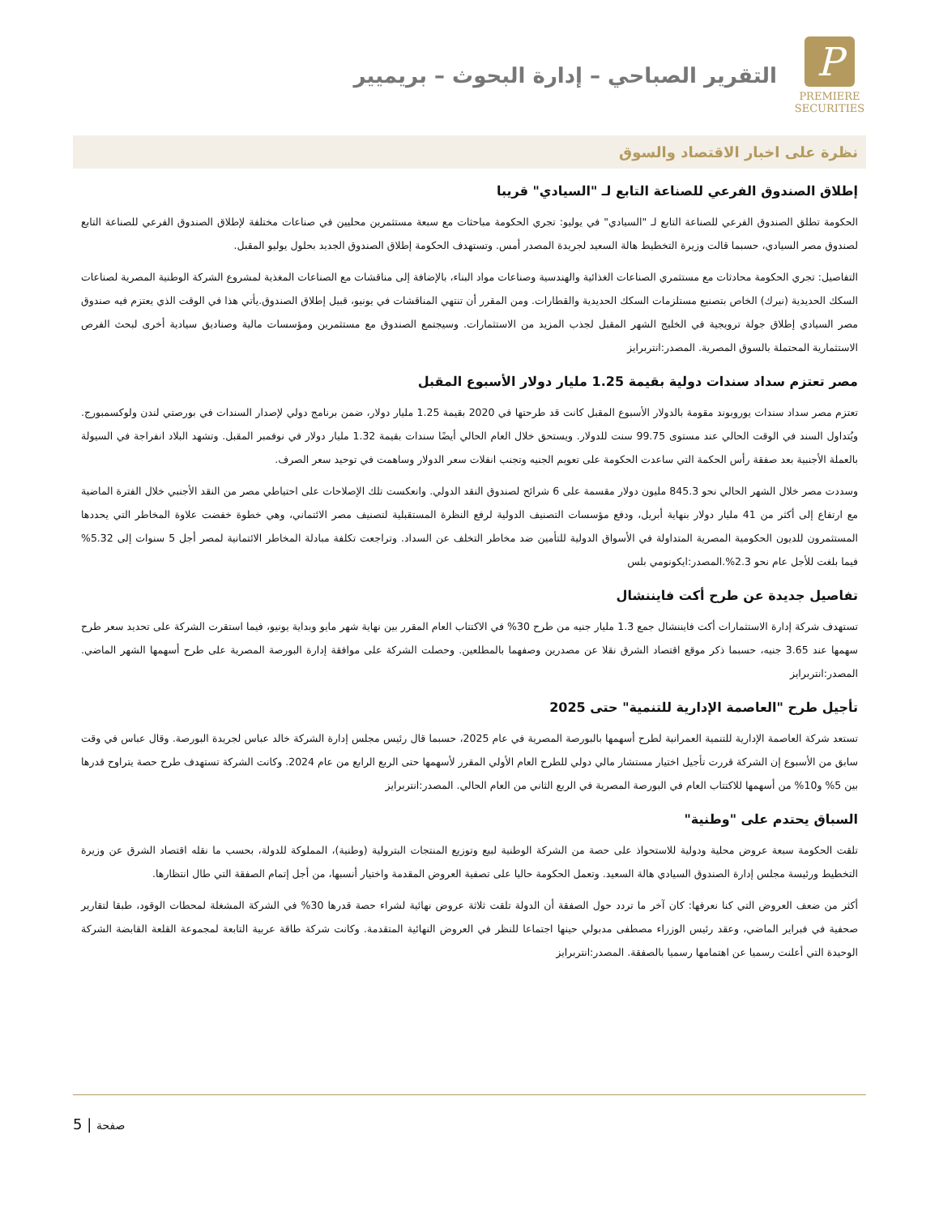P
PREMIERE
SECURITIES
التقرير الصباحي – إدارة البحوث – بريميير
نظرة على اخبار الاقتصاد والسوق
إطلاق الصندوق الفرعي للصناعة التابع لـ "السيادي" قريبا
الحكومة تطلق الصندوق الفرعي للصناعة التابع لـ "السيادي" في يوليو: تجري الحكومة مباحثات مع سبعة مستثمرين محليين في صناعات مختلفة لإطلاق الصندوق الفرعي للصناعة التابع لصندوق مصر السيادي، حسبما قالت وزيرة التخطيط هالة السعيد لجريدة المصدر أمس. وتستهدف الحكومة إطلاق الصندوق الجديد بحلول يوليو المقبل.
التفاصيل: تجري الحكومة محادثات مع مستثمري الصناعات الغذائية والهندسية وصناعات مواد البناء، بالإضافة إلى مناقشات مع الصناعات المغذية لمشروع الشركة الوطنية المصرية لصناعات السكك الحديدية (نيرك) الخاص بتصنيع مستلزمات السكك الحديدية والقطارات. ومن المقرر أن تنتهي المناقشات في يونيو، قبيل إطلاق الصندوق.يأتي هذا في الوقت الذي يعتزم فيه صندوق مصر السيادي إطلاق جولة ترويجية في الخليج الشهر المقبل لجذب المزيد من الاستثمارات. وسيجتمع الصندوق مع مستثمرين ومؤسسات مالية وصناديق سيادية أخرى لبحث الفرص الاستثمارية المحتملة بالسوق المصرية. المصدر:انتربرايز
مصر تعتزم سداد سندات دولية بقيمة 1.25 مليار دولار الأسبوع المقبل
تعتزم مصر سداد سندات يوروبوند مقومة بالدولار الأسبوع المقبل كانت قد طرحتها في 2020 بقيمة 1.25 مليار دولار، ضمن برنامج دولي لإصدار السندات في بورصتي لندن ولوكسمبورج. ويُتداول السند في الوقت الحالي عند مستوى 99.75 سنت للدولار. ويستحق خلال العام الحالي أيضًا سندات بقيمة 1.32 مليار دولار في نوفمبر المقبل. وتشهد البلاد انفراجة في السيولة بالعملة الأجنبية بعد صفقة رأس الحكمة التي ساعدت الحكومة على تعويم الجنيه وتجنب انفلات سعر الدولار وساهمت في توحيد سعر الصرف.
وسددت مصر خلال الشهر الحالي نحو 845.3 مليون دولار مقسمة على 6 شرائح لصندوق النقد الدولي. وانعكست تلك الإصلاحات على احتياطي مصر من النقد الأجنبي خلال الفترة الماضية مع ارتفاع إلى أكثر من 41 مليار دولار بنهاية أبريل، ودفع مؤسسات التصنيف الدولية لرفع النظرة المستقبلية لتصنيف مصر الائتماني، وهي خطوة خفضت علاوة المخاطر التي يحددها المستثمرون للديون الحكومية المصرية المتداولة في الأسواق الدولية للتأمين ضد مخاطر التخلف عن السداد. وتراجعت تكلفة مبادلة المخاطر الائتمانية لمصر أجل 5 سنوات إلى 5.32% فيما بلغت للأجل عام نحو 2.3%.المصدر:ايكونومي بلس
تفاصيل جديدة عن طرح أكت فايننشال
تستهدف شركة إدارة الاستثمارات أكت فايننشال جمع 1.3 مليار جنيه من طرح 30% في الاكتتاب العام المقرر بين نهاية شهر مايو وبداية يونيو، فيما استقرت الشركة على تحديد سعر طرح سهمها عند 3.65 جنيه، حسبما ذكر موقع اقتصاد الشرق نقلا عن مصدرين وصفهما بالمطلعين. وحصلت الشركة على موافقة إدارة البورصة المصرية على طرح أسهمها الشهر الماضي. المصدر:انتربرايز
تأجيل طرح "العاصمة الإدارية للتنمية" حتى 2025
تستعد شركة العاصمة الإدارية للتنمية العمرانية لطرح أسهمها بالبورصة المصرية في عام 2025، حسبما قال رئيس مجلس إدارة الشركة خالد عباس لجريدة البورصة. وقال عباس في وقت سابق من الأسبوع إن الشركة قررت تأجيل اختيار مستشار مالي دولي للطرح العام الأولي المقرر لأسهمها حتى الربع الرابع من عام 2024. وكانت الشركة تستهدف طرح حصة يتراوح قدرها بين 5% و10% من أسهمها للاكتتاب العام في البورصة المصرية في الربع الثاني من العام الحالي. المصدر:انتربرايز
السباق يحتدم على "وطنية"
تلقت الحكومة سبعة عروض محلية ودولية للاستحواذ على حصة من الشركة الوطنية لبيع وتوزيع المنتجات البترولية (وطنية)، المملوكة للدولة، بحسب ما نقله اقتصاد الشرق عن وزيرة التخطيط ورئيسة مجلس إدارة الصندوق السيادي هالة السعيد. وتعمل الحكومة حاليا على تصفية العروض المقدمة واختيار أنسبها، من أجل إتمام الصفقة التي طال انتظارها.
أكثر من ضعف العروض التي كنا نعرفها: كان آخر ما تردد حول الصفقة أن الدولة تلقت ثلاثة عروض نهائية لشراء حصة قدرها 30% في الشركة المشغلة لمحطات الوقود، طبقا لتقارير صحفية في فبراير الماضي، وعقد رئيس الوزراء مصطفى مدبولي حينها اجتماعا للنظر في العروض النهائية المتقدمة. وكانت شركة طاقة عربية التابعة لمجموعة القلعة القابضة الشركة الوحيدة التي أعلنت رسميا عن اهتمامها رسميا بالصفقة. المصدر:انتربرايز
5 | صفحة